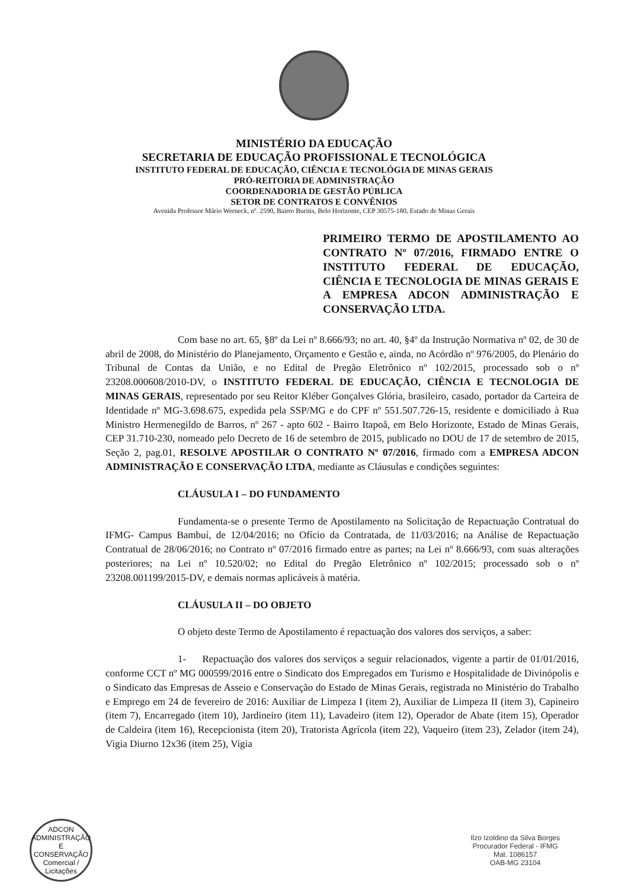MINISTÉRIO DA EDUCAÇÃO
SECRETARIA DE EDUCAÇÃO PROFISSIONAL E TECNOLÓGICA
INSTITUTO FEDERAL DE EDUCAÇÃO, CIÊNCIA E TECNOLÓGIA DE MINAS GERAIS
PRÓ-REITORIA DE ADMINISTRAÇÃO
COORDENADORIA DE GESTÃO PÚBLICA
SETOR DE CONTRATOS E CONVÊNIOS
Avenida Professor Mário Werneck, nº. 2590, Bairro Buritis, Belo Horizonte, CEP 30575-180, Estado de Minas Gerais
PRIMEIRO TERMO DE APOSTILAMENTO AO CONTRATO Nº 07/2016, FIRMADO ENTRE O INSTITUTO FEDERAL DE EDUCAÇÃO, CIÊNCIA E TECNOLOGIA DE MINAS GERAIS E A EMPRESA ADCON ADMINISTRAÇÃO E CONSERVAÇÃO LTDA.
Com base no art. 65, §8º da Lei nº 8.666/93; no art. 40, §4º da Instrução Normativa nº 02, de 30 de abril de 2008, do Ministério do Planejamento, Orçamento e Gestão e, ainda, no Acórdão nº 976/2005, do Plenário do Tribunal de Contas da União, e no Edital de Pregão Eletrônico nº 102/2015, processado sob o nº 23208.000608/2010-DV, o INSTITUTO FEDERAL DE EDUCAÇÃO, CIÊNCIA E TECNOLOGIA DE MINAS GERAIS, representado por seu Reitor Kléber Gonçalves Glória, brasileiro, casado, portador da Carteira de Identidade nº MG-3.698.675, expedida pela SSP/MG e do CPF nº 551.507.726-15, residente e domiciliado à Rua Ministro Hermenegildo de Barros, nº 267 - apto 602 - Bairro Itapoã, em Belo Horizonte, Estado de Minas Gerais, CEP 31.710-230, nomeado pelo Decreto de 16 de setembro de 2015, publicado no DOU de 17 de setembro de 2015, Seção 2, pag.01, RESOLVE APOSTILAR O CONTRATO Nº 07/2016, firmado com a EMPRESA ADCON ADMINISTRAÇÃO E CONSERVAÇÃO LTDA, mediante as Cláusulas e condições seguintes:
CLÁUSULA I – DO FUNDAMENTO
Fundamenta-se o presente Termo de Apostilamento na Solicitação de Repactuação Contratual do IFMG- Campus Bambuí, de 12/04/2016; no Ofício da Contratada, de 11/03/2016; na Análise de Repactuação Contratual de 28/06/2016; no Contrato nº 07/2016 firmado entre as partes; na Lei nº 8.666/93, com suas alterações posteriores; na Lei nº 10.520/02; no Edital do Pregão Eletrônico nº 102/2015; processado sob o nº 23208.001199/2015-DV, e demais normas aplicáveis à matéria.
CLÁUSULA II – DO OBJETO
O objeto deste Termo de Apostilamento é repactuação dos valores dos serviços, a saber:
1- Repactuação dos valores dos serviços a seguir relacionados, vigente a partir de 01/01/2016, conforme CCT nº MG 000599/2016 entre o Sindicato dos Empregados em Turismo e Hospitalidade de Divinópolis e o Sindicato das Empresas de Asseio e Conservação do Estado de Minas Gerais, registrada no Ministério do Trabalho e Emprego em 24 de fevereiro de 2016: Auxiliar de Limpeza I (item 2), Auxiliar de Limpeza II (item 3), Capineiro (item 7), Encarregado (item 10), Jardineiro (item 11), Lavadeiro (item 12), Operador de Abate (item 15), Operador de Caldeira (item 16), Recepcionista (item 20), Tratorista Agrícola (item 22), Vaqueiro (item 23), Zelador (item 24), Vigia Diurno 12x36 (item 25), Vigia
ADCON ADMINISTRAÇÃO E CONSERVAÇÃO
Comercial / Licitações
Ilzo Izoldino da Silva Borges
Procurador Federal - IFMG
Mat. 1086157
OAB-MG 23104